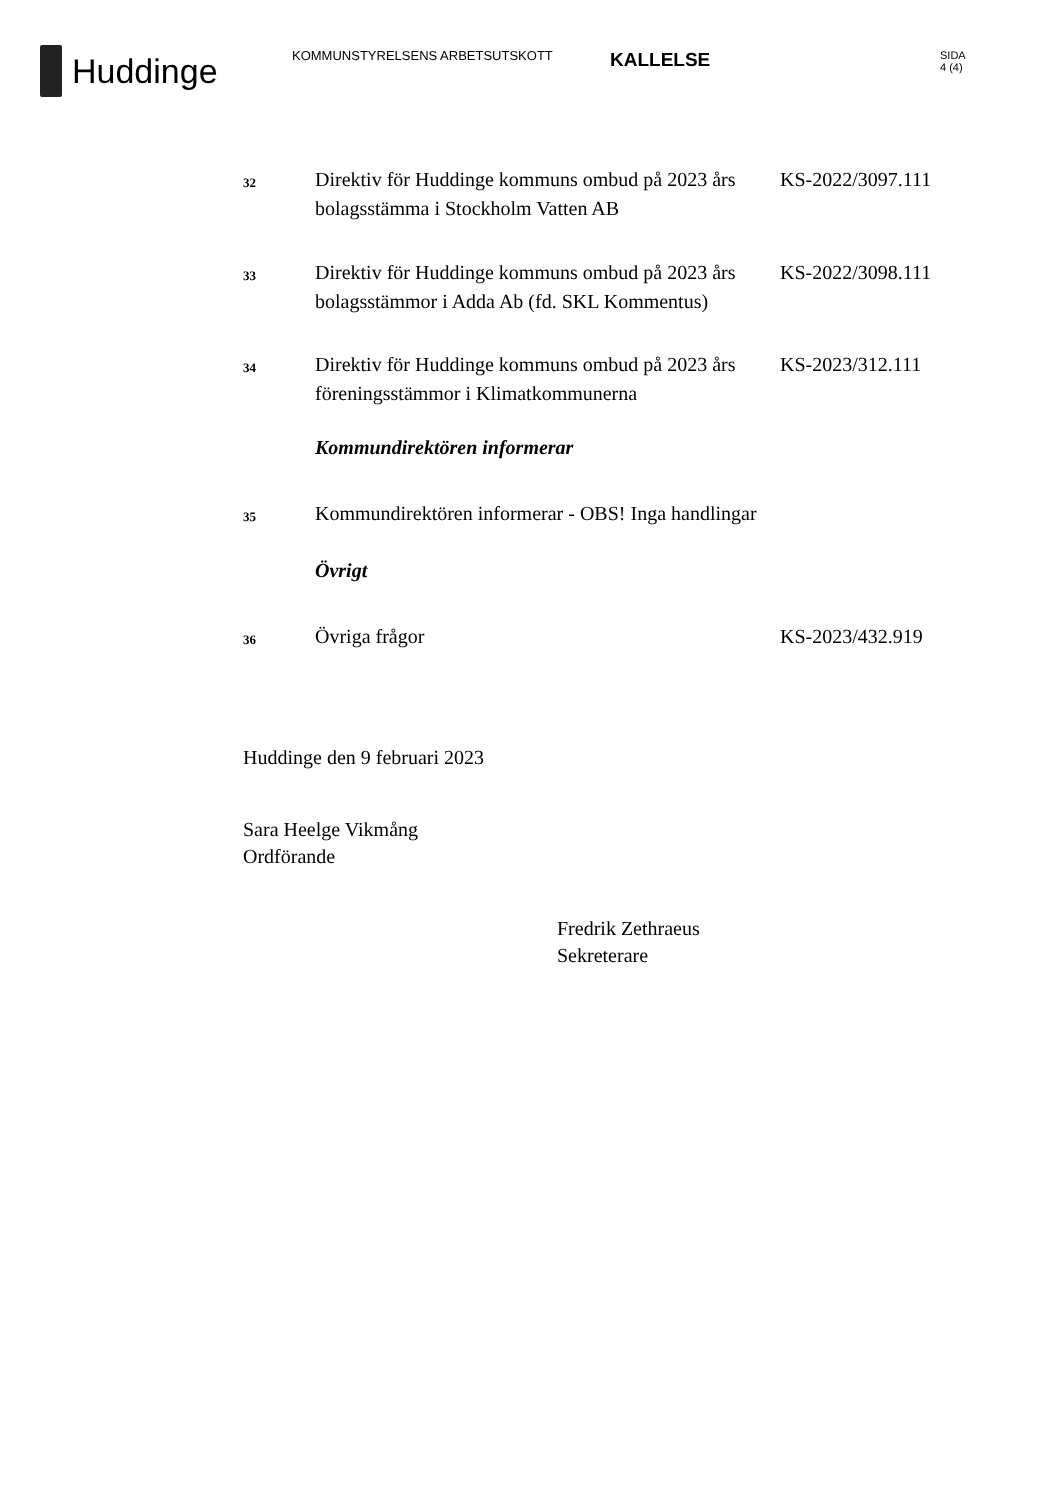Huddinge
KOMMUNSTYRELSENS ARBETSUTSKOTT
KALLELSE
SIDA
4 (4)
32
Direktiv för Huddinge kommuns ombud på 2023 års bolagsstämma i Stockholm Vatten AB
KS-2022/3097.111
33
Direktiv för Huddinge kommuns ombud på 2023 års bolagsstämmor i Adda Ab (fd. SKL Kommentus)
KS-2022/3098.111
34
Direktiv för Huddinge kommuns ombud på 2023 års föreningsstämmor i Klimatkommunerna
KS-2023/312.111
Kommundirektören informerar
35
Kommundirektören informerar - OBS! Inga handlingar
Övrigt
36
Övriga frågor KS-2023/432.919
Huddinge den 9 februari 2023
Sara Heelge Vikmång
Ordförande
Fredrik Zethraeus
Sekreterare